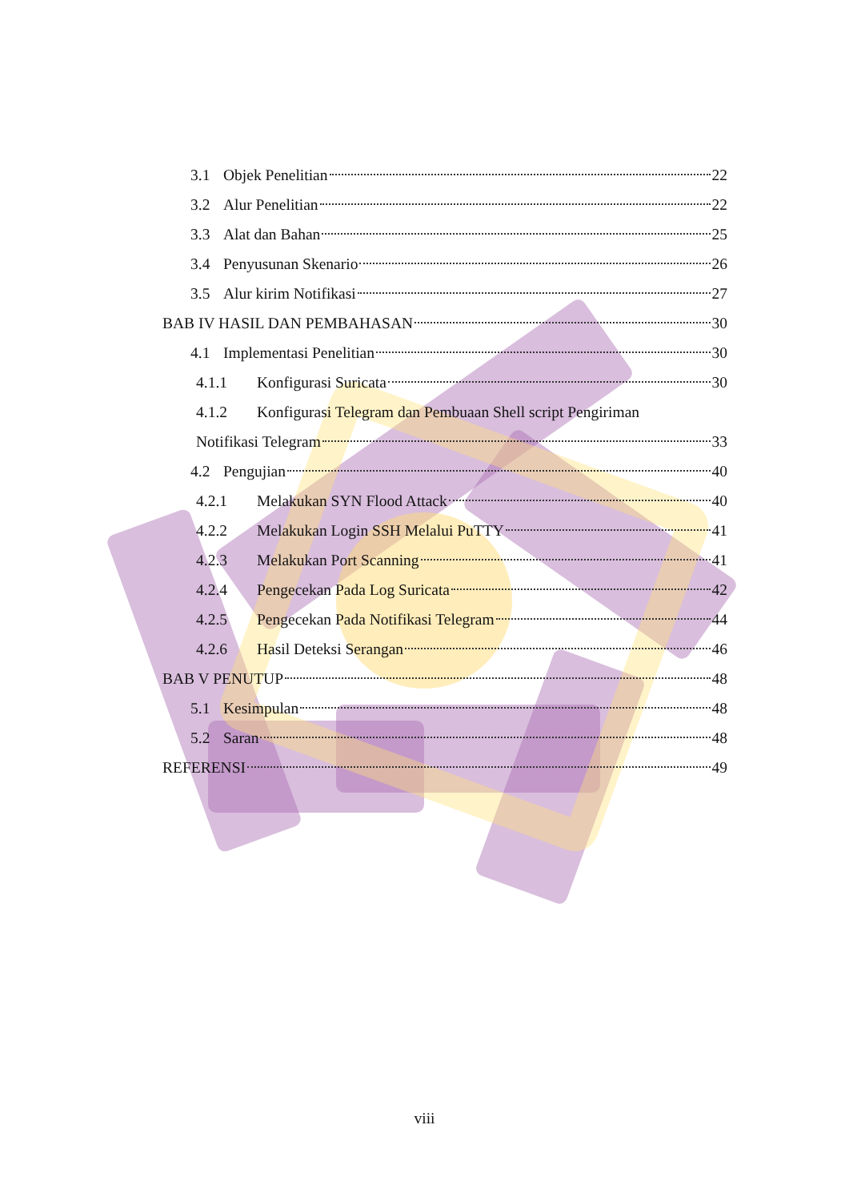3.1 Objek Penelitian 22
3.2 Alur Penelitian 22
3.3 Alat dan Bahan 25
3.4 Penyusunan Skenario 26
3.5 Alur kirim Notifikasi 27
BAB IV HASIL DAN PEMBAHASAN 30
4.1 Implementasi Penelitian 30
4.1.1 Konfigurasi Suricata 30
4.1.2 Konfigurasi Telegram dan Pembuaan Shell script Pengiriman
Notifikasi Telegram 33
4.2 Pengujian 40
4.2.1 Melakukan SYN Flood Attack 40
4.2.2 Melakukan Login SSH Melalui PuTTY 41
4.2.3 Melakukan Port Scanning 41
4.2.4 Pengecekan Pada Log Suricata 42
4.2.5 Pengecekan Pada Notifikasi Telegram 44
4.2.6 Hasil Deteksi Serangan 46
BAB V PENUTUP 48
5.1 Kesimpulan 48
5.2 Saran 48
REFERENSI 49
viii